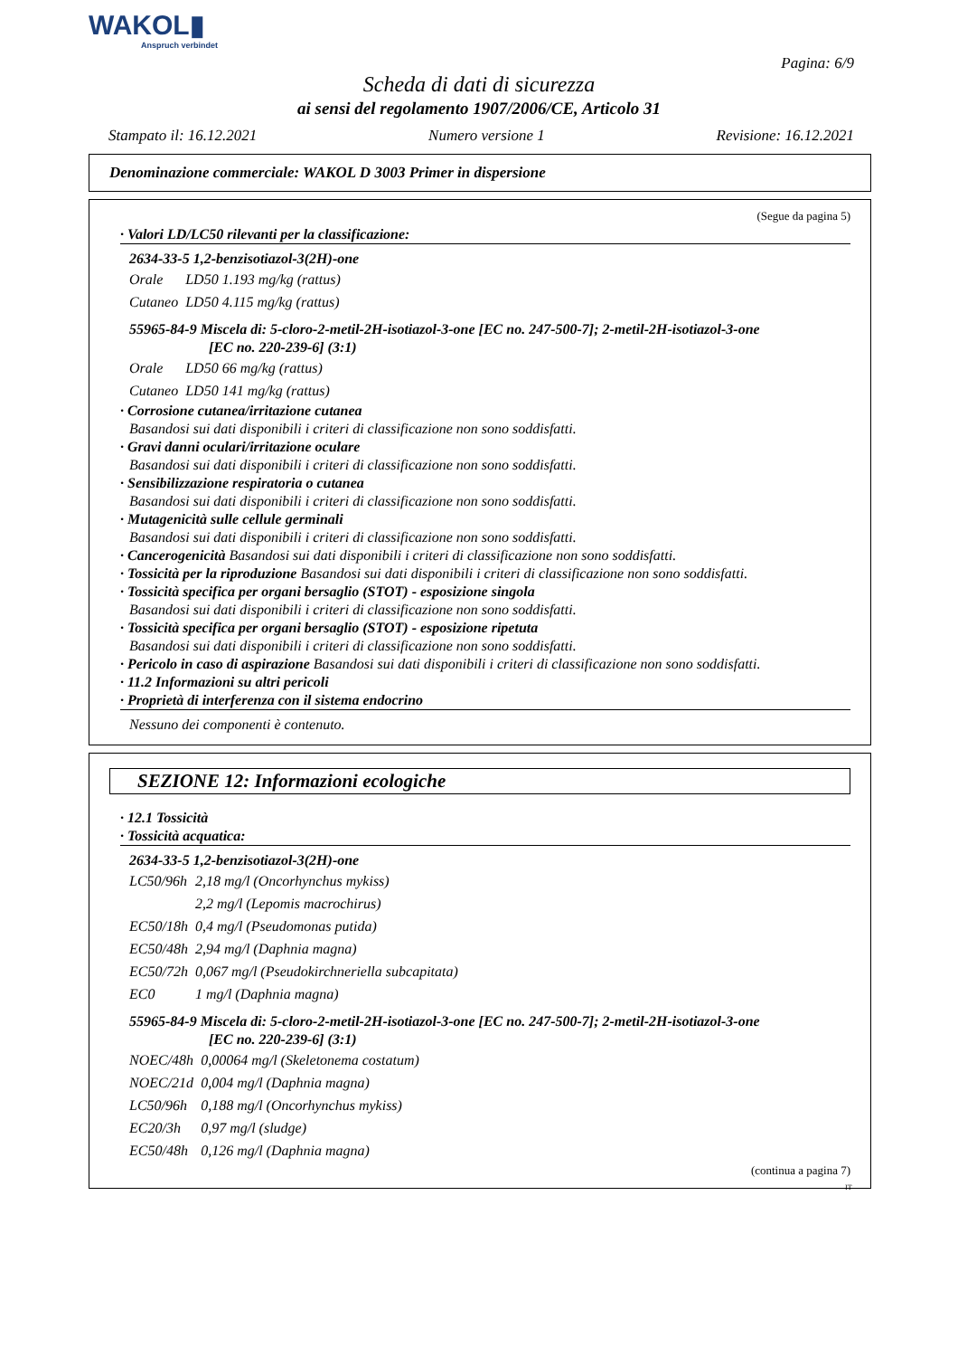WAKOL▮
Anspruch verbindet
Pagina: 6/9
Scheda di dati di sicurezza
ai sensi del regolamento 1907/2006/CE, Articolo 31
Stampato il: 16.12.2021 Numero versione 1 Revisione: 16.12.2021
Denominazione commerciale: WAKOL D 3003 Primer in dispersione
(Segue da pagina 5)
· Valori LD/LC50 rilevanti per la classificazione:
2634-33-5 1,2-benzisotiazol-3(2H)-one
| Orale | LD50 1.193 mg/kg (rattus) |
| Cutaneo | LD50 4.115 mg/kg (rattus) |
55965-84-9 Miscela di: 5-cloro-2-metil-2H-isotiazol-3-one [EC no. 247-500-7]; 2-metil-2H-isotiazol-3-one
[EC no. 220-239-6] (3:1)
| Orale | LD50 66 mg/kg (rattus) |
| Cutaneo | LD50 141 mg/kg (rattus) |
· Corrosione cutanea/irritazione cutanea
Basandosi sui dati disponibili i criteri di classificazione non sono soddisfatti.
· Gravi danni oculari/irritazione oculare
Basandosi sui dati disponibili i criteri di classificazione non sono soddisfatti.
· Sensibilizzazione respiratoria o cutanea
Basandosi sui dati disponibili i criteri di classificazione non sono soddisfatti.
· Mutagenicità sulle cellule germinali
Basandosi sui dati disponibili i criteri di classificazione non sono soddisfatti.
· Cancerogenicità Basandosi sui dati disponibili i criteri di classificazione non sono soddisfatti.
· Tossicità per la riproduzione Basandosi sui dati disponibili i criteri di classificazione non sono soddisfatti.
· Tossicità specifica per organi bersaglio (STOT) - esposizione singola
Basandosi sui dati disponibili i criteri di classificazione non sono soddisfatti.
· Tossicità specifica per organi bersaglio (STOT) - esposizione ripetuta
Basandosi sui dati disponibili i criteri di classificazione non sono soddisfatti.
· Pericolo in caso di aspirazione Basandosi sui dati disponibili i criteri di classificazione non sono soddisfatti.
· 11.2 Informazioni su altri pericoli
· Proprietà di interferenza con il sistema endocrino
Nessuno dei componenti è contenuto.
SEZIONE 12: Informazioni ecologiche
· 12.1 Tossicità
· Tossicità acquatica:
2634-33-5 1,2-benzisotiazol-3(2H)-one
| LC50/96h | 2,18 mg/l (Oncorhynchus mykiss) |
| | 2,2 mg/l (Lepomis macrochirus) |
| EC50/18h | 0,4 mg/l (Pseudomonas putida) |
| EC50/48h | 2,94 mg/l (Daphnia magna) |
| EC50/72h | 0,067 mg/l (Pseudokirchneriella subcapitata) |
| EC0 | 1 mg/l (Daphnia magna) |
55965-84-9 Miscela di: 5-cloro-2-metil-2H-isotiazol-3-one [EC no. 247-500-7]; 2-metil-2H-isotiazol-3-one
[EC no. 220-239-6] (3:1)
| NOEC/48h | 0,00064 mg/l (Skeletonema costatum) |
| NOEC/21d | 0,004 mg/l (Daphnia magna) |
| LC50/96h | 0,188 mg/l (Oncorhynchus mykiss) |
| EC20/3h | 0,97 mg/l (sludge) |
| EC50/48h | 0,126 mg/l (Daphnia magna) |
(continua a pagina 7)
IT